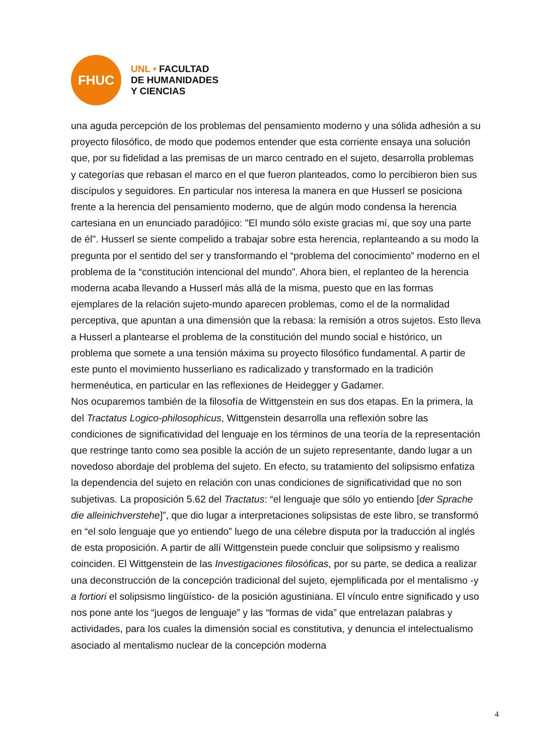FHUC
UNL • FACULTAD
DE HUMANIDADES
Y CIENCIAS
una aguda percepción de los problemas del pensamiento moderno y una sólida adhesión a su proyecto filosófico, de modo que podemos entender que esta corriente ensaya una solución que, por su fidelidad a las premisas de un marco centrado en el sujeto, desarrolla problemas y categorías que rebasan el marco en el que fueron planteados, como lo percibieron bien sus discípulos y seguidores. En particular nos interesa la manera en que Husserl se posiciona frente a la herencia del pensamiento moderno, que de algún modo condensa la herencia cartesiana en un enunciado paradójico: "El mundo sólo existe gracias mí, que soy una parte de él". Husserl se siente compelido a trabajar sobre esta herencia, replanteando a su modo la pregunta por el sentido del ser y transformando el “problema del conocimiento” moderno en el problema de la “constitución intencional del mundo”. Ahora bien, el replanteo de la herencia moderna acaba llevando a Husserl más allá de la misma, puesto que en las formas ejemplares de la relación sujeto-mundo aparecen problemas, como el de la normalidad perceptiva, que apuntan a una dimensión que la rebasa: la remisión a otros sujetos. Esto lleva a Husserl a plantearse el problema de la constitución del mundo social e histórico, un problema que somete a una tensión máxima su proyecto filosófico fundamental. A partir de este punto el movimiento husserliano es radicalizado y transformado en la tradición hermenéutica, en particular en las reflexiones de Heidegger y Gadamer.
Nos ocuparemos también de la filosofía de Wittgenstein en sus dos etapas. En la primera, la del Tractatus Logico-philosophicus, Wittgenstein desarrolla una reflexión sobre las condiciones de significatividad del lenguaje en los términos de una teoría de la representación que restringe tanto como sea posible la acción de un sujeto representante, dando lugar a un novedoso abordaje del problema del sujeto. En efecto, su tratamiento del solipsismo enfatiza la dependencia del sujeto en relación con unas condiciones de significatividad que no son subjetivas. La proposición 5.62 del Tractatus: “el lenguaje que sólo yo entiendo [der Sprache die alleinichverstehe]”, que dio lugar a interpretaciones solipsistas de este libro, se transformó en “el solo lenguaje que yo entiendo” luego de una célebre disputa por la traducción al inglés de esta proposición. A partir de allí Wittgenstein puede concluir que solipsismo y realismo coinciden. El Wittgenstein de las Investigaciones filosóficas, por su parte, se dedica a realizar una deconstrucción de la concepción tradicional del sujeto, ejemplificada por el mentalismo -y a fortiori el solipsismo lingüístico- de la posición agustiniana. El vínculo entre significado y uso nos pone ante los “juegos de lenguaje” y las “formas de vida” que entrelazan palabras y actividades, para los cuales la dimensión social es constitutiva, y denuncia el intelectualismo asociado al mentalismo nuclear de la concepción moderna
4